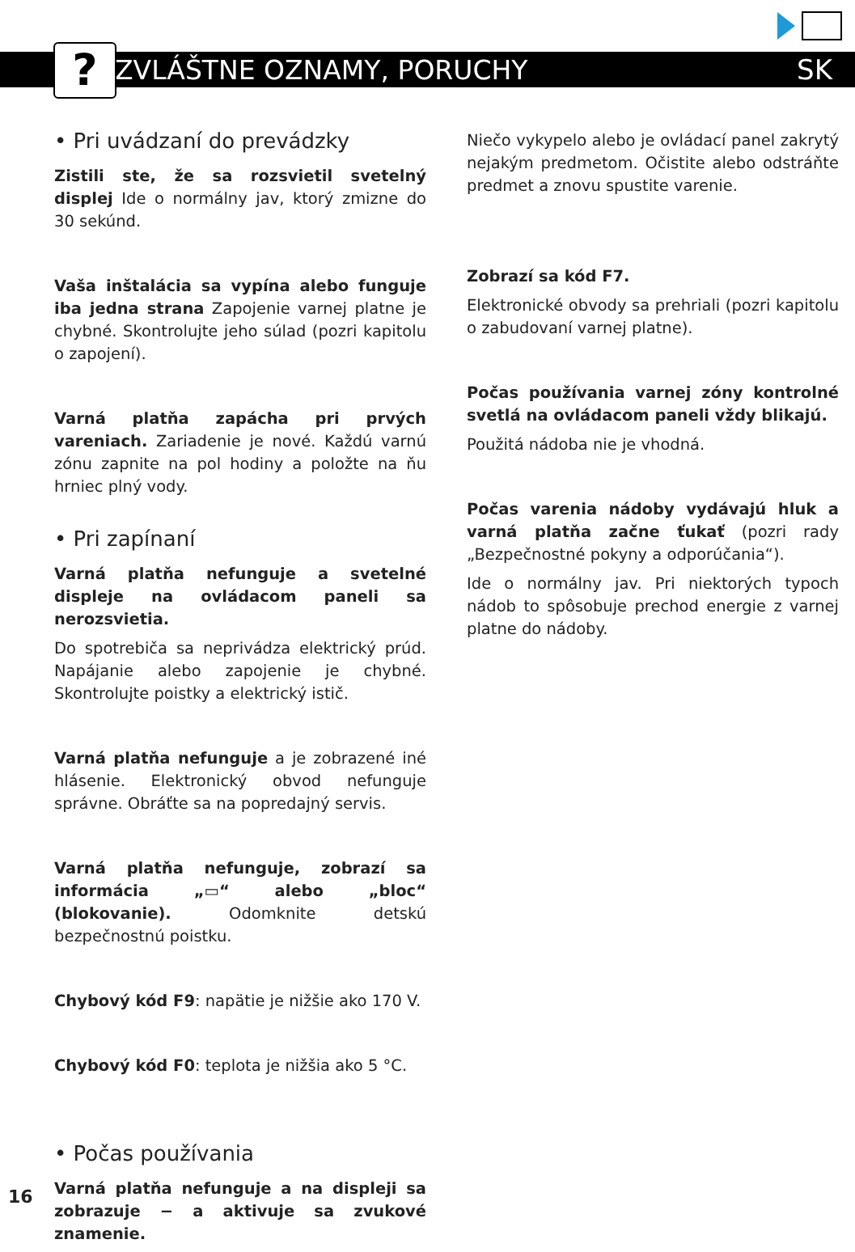?
ZVLÁŠTNE OZNAMY, PORUCHY SK
• Pri uvádzaní do prevádzky
Zistili ste, že sa rozsvietil svetelný displej Ide o normálny jav, ktorý zmizne do 30 sekúnd.
Vaša inštalácia sa vypína alebo funguje iba jedna strana Zapojenie varnej platne je chybné. Skontrolujte jeho súlad (pozri kapitolu o zapojení).
Varná platňa zapácha pri prvých vareniach. Zariadenie je nové. Každú varnú zónu zapnite na pol hodiny a položte na ňu hrniec plný vody.
• Pri zapínaní
Varná platňa nefunguje a svetelné displeje na ovládacom paneli sa nerozsvietia.
Do spotrebiča sa neprivádza elektrický prúd. Napájanie alebo zapojenie je chybné. Skontrolujte poistky a elektrický istič.
Varná platňa nefunguje a je zobrazené iné hlásenie. Elektronický obvod nefunguje správne. Obráťte sa na popredajný servis.
Varná platňa nefunguje, zobrazí sa informácia „▭“ alebo „bloc“ (blokovanie). Odomknite detskú bezpečnostnú poistku.
Chybový kód F9: napätie je nižšie ako 170 V.
Chybový kód F0: teplota je nižšia ako 5 °C.
• Počas používania
Varná platňa nefunguje a na displeji sa zobrazuje − a aktivuje sa zvukové znamenie.
Niečo vykypelo alebo je ovládací panel zakrytý nejakým predmetom. Očistite alebo odstráňte predmet a znovu spustite varenie.
Zobrazí sa kód F7.
Elektronické obvody sa prehriali (pozri kapitolu o zabudovaní varnej platne).
Počas používania varnej zóny kontrolné svetlá na ovládacom paneli vždy blikajú.
Použitá nádoba nie je vhodná.
Počas varenia nádoby vydávajú hluk a varná platňa začne ťukať (pozri rady „Bezpečnostné pokyny a odporúčania“).
Ide o normálny jav. Pri niektorých typoch nádob to spôsobuje prechod energie z varnej platne do nádoby.
16